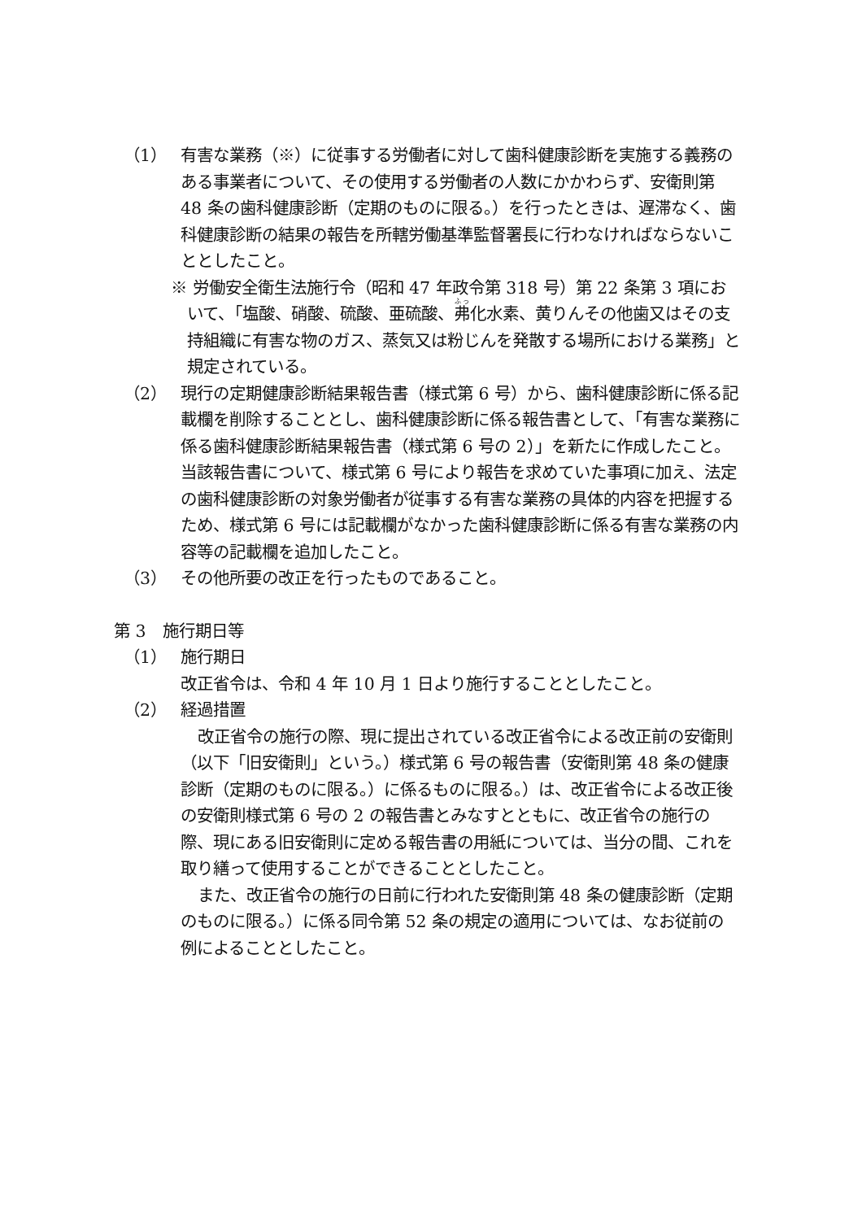（1） 有害な業務（※）に従事する労働者に対して歯科健康診断を実施する義務のある事業者について、その使用する労働者の人数にかかわらず、安衛則第 48 条の歯科健康診断（定期のものに限る。）を行ったときは、遅滞なく、歯科健康診断の結果の報告を所轄労働基準監督署長に行わなければならないこととしたこと。
※ 労働安全衛生法施行令（昭和 47 年政令第 318 号）第 22 条第 3 項において、「塩酸、硝酸、硫酸、亜硫酸、弗化水素、黄りんその他歯又はその支持組織に有害な物のガス、蒸気又は粉じんを発散する場所における業務」と規定されている。
（2） 現行の定期健康診断結果報告書（様式第 6 号）から、歯科健康診断に係る記載欄を削除することとし、歯科健康診断に係る報告書として、「有害な業務に係る歯科健康診断結果報告書（様式第 6 号の 2）」を新たに作成したこと。当該報告書について、様式第 6 号により報告を求めていた事項に加え、法定の歯科健康診断の対象労働者が従事する有害な業務の具体的内容を把握するため、様式第 6 号には記載欄がなかった歯科健康診断に係る有害な業務の内容等の記載欄を追加したこと。
（3） その他所要の改正を行ったものであること。
第 3　施行期日等
（1） 施行期日
改正省令は、令和 4 年 10 月 1 日より施行することとしたこと。
（2） 経過措置
改正省令の施行の際、現に提出されている改正省令による改正前の安衛則（以下「旧安衛則」という。）様式第 6 号の報告書（安衛則第 48 条の健康診断（定期のものに限る。）に係るものに限る。）は、改正省令による改正後の安衛則様式第 6 号の 2 の報告書とみなすとともに、改正省令の施行の際、現にある旧安衛則に定める報告書の用紙については、当分の間、これを取り繕って使用することができることとしたこと。
また、改正省令の施行の日前に行われた安衛則第 48 条の健康診断（定期のものに限る。）に係る同令第 52 条の規定の適用については、なお従前の例によることとしたこと。